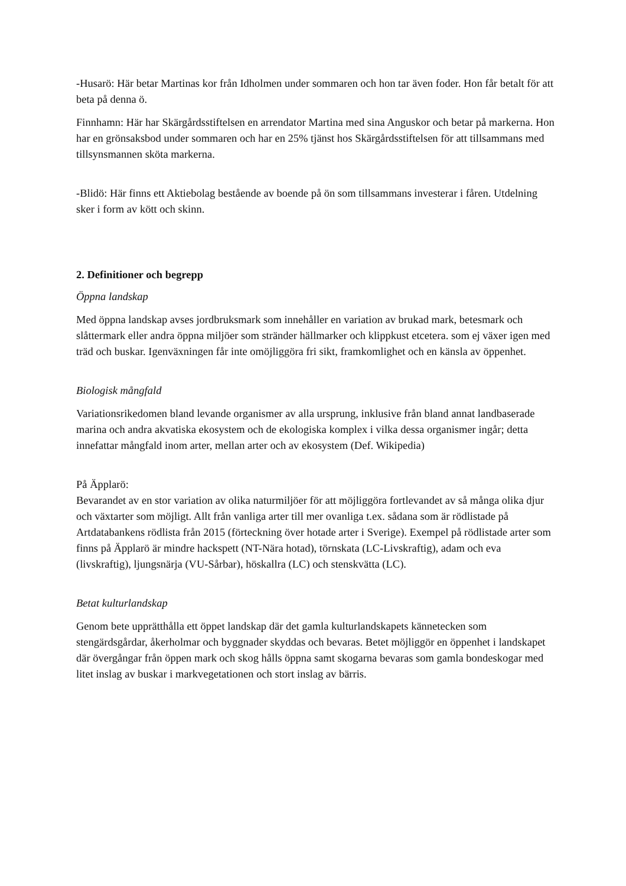-Husarö: Här betar Martinas kor från Idholmen under sommaren och hon tar även foder. Hon får betalt för att beta på denna ö.
Finnhamn: Här har Skärgårdsstiftelsen en arrendator Martina med sina Anguskor och betar på markerna. Hon har en grönsaksbod under sommaren och har en 25% tjänst hos Skärgårdsstiftelsen för att tillsammans med tillsynsmannen sköta markerna.
-Blidö: Här finns ett Aktiebolag bestående av boende på ön som tillsammans investerar i fåren. Utdelning sker i form av kött och skinn.
2. Definitioner och begrepp
Öppna landskap
Med öppna landskap avses jordbruksmark som innehåller en variation av brukad mark, betesmark och slåttermark eller andra öppna miljöer som stränder hällmarker och klippkust etcetera. som ej växer igen med träd och buskar. Igenväxningen får inte omöjliggöra fri sikt, framkomlighet och en känsla av öppenhet.
Biologisk mångfald
Variationsrikedomen bland levande organismer av alla ursprung, inklusive från bland annat landbaserade marina och andra akvatiska ekosystem och de ekologiska komplex i vilka dessa organismer ingår; detta innefattar mångfald inom arter, mellan arter och av ekosystem (Def. Wikipedia)
På Äpplarö:
Bevarandet av en stor variation av olika naturmiljöer för att möjliggöra fortlevandet av så många olika djur och växtarter som möjligt. Allt från vanliga arter till mer ovanliga t.ex. sådana som är rödlistade på Artdatabankens rödlista från 2015 (förteckning över hotade arter i Sverige). Exempel på rödlistade arter som finns på Äpplarö är mindre hackspett (NT-Nära hotad), törnskata (LC-Livskraftig), adam och eva (livskraftig), ljungsnärja (VU-Sårbar), höskallra (LC) och stenskvätta (LC).
Betat kulturlandskap
Genom bete upprätthålla ett öppet landskap där det gamla kulturlandskapets kännetecken som stengärdsgårdar, åkerholmar och byggnader skyddas och bevaras. Betet möjliggör en öppenhet i landskapet där övergångar från öppen mark och skog hålls öppna samt skogarna bevaras som gamla bondeskogar med litet inslag av buskar i markvegetationen och stort inslag av bärris.